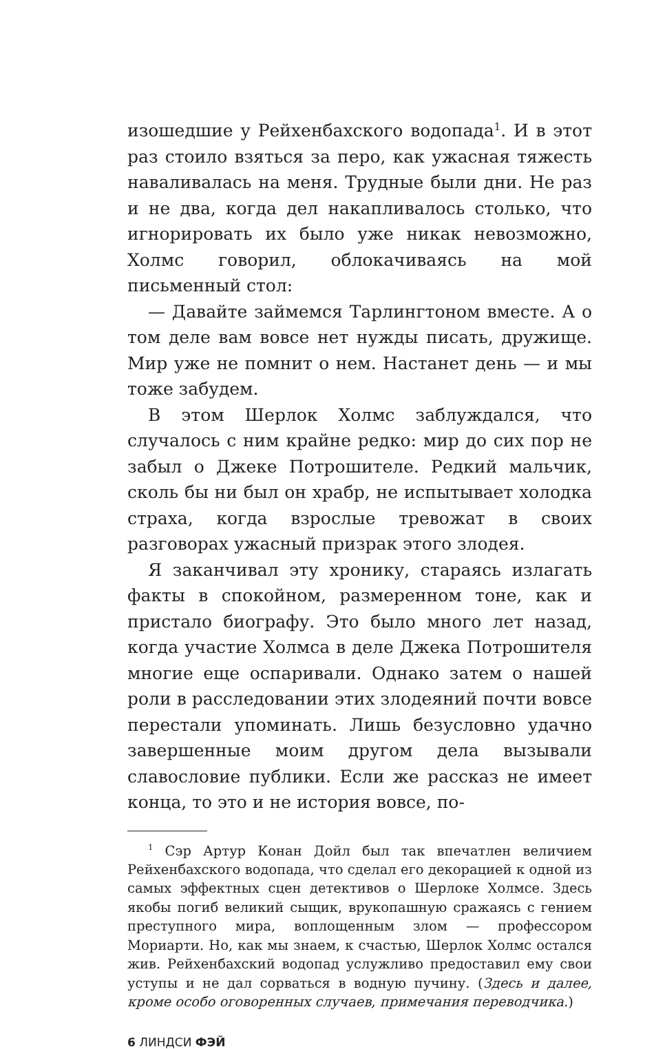изошедшие у Рейхенбахского водопада<sup>1</sup>. И в этот раз стоило взяться за перо, как ужасная тяжесть наваливалась на меня. Трудные были дни. Не раз и не два, когда дел накапливалось столько, что игнорировать их было уже никак невозможно, Холмс говорил, облокачиваясь на мой письменный стол:
— Давайте займемся Тарлингтоном вместе. А о том деле вам вовсе нет нужды писать, дружище. Мир уже не помнит о нем. Настанет день — и мы тоже забудем.
В этом Шерлок Холмс заблуждался, что случалось с ним крайне редко: мир до сих пор не забыл о Джеке Потрошителе. Редкий мальчик, сколь бы ни был он храбр, не испытывает холодка страха, когда взрослые тревожат в своих разговорах ужасный призрак этого злодея.
Я заканчивал эту хронику, стараясь излагать факты в спокойном, размеренном тоне, как и пристало биографу. Это было много лет назад, когда участие Холмса в деле Джека Потрошителя многие еще оспаривали. Однако затем о нашей роли в расследовании этих злодеяний почти вовсе перестали упоминать. Лишь безусловно удачно завершенные моим другом дела вызывали славословие публики. Если же рассказ не имеет конца, то это и не история вовсе, по-
<sup>1</sup> Сэр Артур Конан Дойл был так впечатлен величием Рейхенбахского водопада, что сделал его декорацией к одной из самых эффектных сцен детективов о Шерлоке Холмсе. Здесь якобы погиб великий сыщик, врукопашную сражаясь с гением преступного мира, воплощенным злом — профессором Мориарти. Но, как мы знаем, к счастью, Шерлок Холмс остался жив. Рейхенбахский водопад услужливо предоставил ему свои уступы и не дал сорваться в водную пучину. (Здесь и далее, кроме особо оговоренных случаев, примечания переводчика.)
6 ЛИНДСИ ФЭЙ